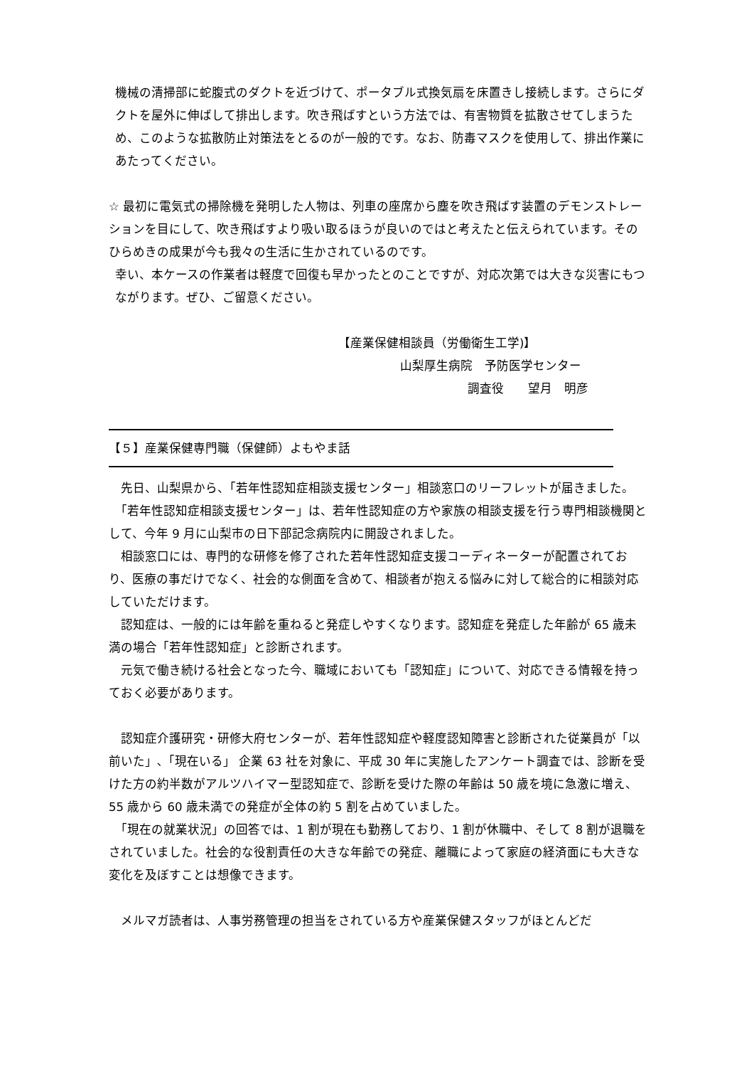機械の清掃部に蛇腹式のダクトを近づけて、ポータブル式換気扇を床置きし接続します。さらにダクトを屋外に伸ばして排出します。吹き飛ばすという方法では、有害物質を拡散させてしまうため、このような拡散防止対策法をとるのが一般的です。なお、防毒マスクを使用して、排出作業にあたってください。
☆ 最初に電気式の掃除機を発明した人物は、列車の座席から塵を吹き飛ばす装置のデモンストレーションを目にして、吹き飛ばすより吸い取るほうが良いのではと考えたと伝えられています。そのひらめきの成果が今も我々の生活に生かされているのです。
幸い、本ケースの作業者は軽度で回復も早かったとのことですが、対応次第では大きな災害にもつながります。ぜひ、ご留意ください。
【産業保健相談員（労働衛生工学)】
山梨厚生病院　予防医学センター
調査役　　望月　明彦
【５】産業保健専門職（保健師）よもやま話
　先日、山梨県から、「若年性認知症相談支援センター」相談窓口のリーフレットが届きました。
　「若年性認知症相談支援センター」は、若年性認知症の方や家族の相談支援を行う専門相談機関として、今年 9 月に山梨市の日下部記念病院内に開設されました。
　相談窓口には、専門的な研修を修了された若年性認知症支援コーディネーターが配置されており、医療の事だけでなく、社会的な側面を含めて、相談者が抱える悩みに対して総合的に相談対応していただけます。
　認知症は、一般的には年齢を重ねると発症しやすくなります。認知症を発症した年齢が 65 歳未満の場合「若年性認知症」と診断されます。
　元気で働き続ける社会となった今、職域においても「認知症」について、対応できる情報を持っておく必要があります。
　認知症介護研究・研修大府センターが、若年性認知症や軽度認知障害と診断された従業員が「以前いた」､「現在いる」 企業 63 社を対象に、平成 30 年に実施したアンケート調査では、診断を受けた方の約半数がアルツハイマー型認知症で、診断を受けた際の年齢は 50 歳を境に急激に増え、55 歳から 60 歳未満での発症が全体の約 5 割を占めていました。
　「現在の就業状況」の回答では、1 割が現在も勤務しており、1 割が休職中、そして 8 割が退職をされていました。社会的な役割責任の大きな年齢での発症、離職によって家庭の経済面にも大きな変化を及ぼすことは想像できます。
　メルマガ読者は、人事労務管理の担当をされている方や産業保健スタッフがほとんどだ